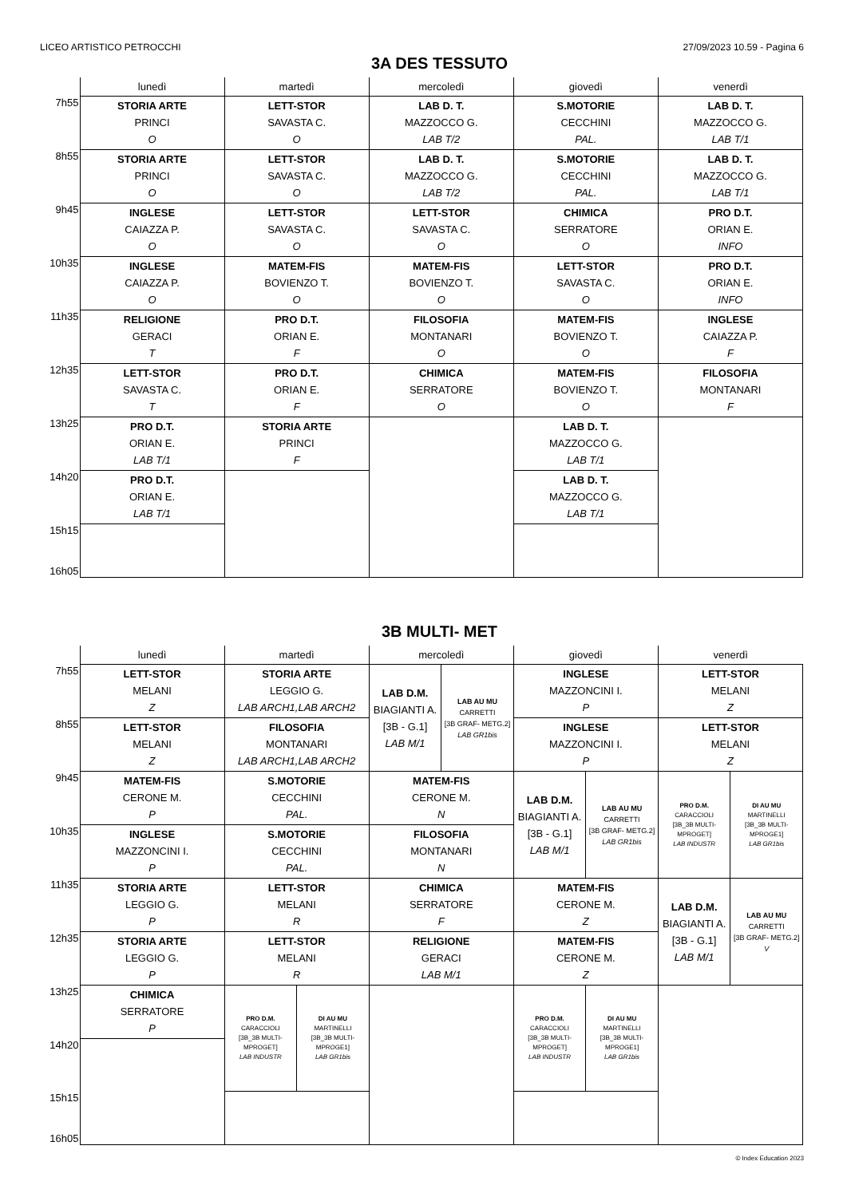LICEO ARTISTICO PETROCCHI 27/09/2023 10.59 - Pagina 6
3A DES TESSUTO
| | lunedì | martedì | mercoledì | giovedì | venerdì |
| --- | --- | --- | --- | --- | --- |
| 7h55 | STORIA ARTE PRINCI O | LETT-STOR SAVASTA C. O | LAB D. T. MAZZOCCO G. LAB T/2 | S.MOTORIE CECCHINI PAL. | LAB D. T. MAZZOCCO G. LAB T/1 |
| 8h55 | STORIA ARTE PRINCI O | LETT-STOR SAVASTA C. O | LAB D. T. MAZZOCCO G. LAB T/2 | S.MOTORIE CECCHINI PAL. | LAB D. T. MAZZOCCO G. LAB T/1 |
| 9h45 | INGLESE CAIAZZA P. O | LETT-STOR SAVASTA C. O | LETT-STOR SAVASTA C. O | CHIMICA SERRATORE O | PRO D.T. ORIAN E. INFO |
| 10h35 | INGLESE CAIAZZA P. O | MATEM-FIS BOVIENZO T. O | MATEM-FIS BOVIENZO T. O | LETT-STOR SAVASTA C. O | PRO D.T. ORIAN E. INFO |
| 11h35 | RELIGIONE GERACI T | PRO D.T. ORIAN E. F | FILOSOFIA MONTANARI O | MATEM-FIS BOVIENZO T. O | INGLESE CAIAZZA P. F |
| 12h35 | LETT-STOR SAVASTA C. T | PRO D.T. ORIAN E. F | CHIMICA SERRATORE O | MATEM-FIS BOVIENZO T. O | FILOSOFIA MONTANARI F |
| 13h25 | PRO D.T. ORIAN E. LAB T/1 | STORIA ARTE PRINCI F | | LAB D. T. MAZZOCCO G. LAB T/1 | |
| 14h20 | PRO D.T. ORIAN E. LAB T/1 | | | LAB D. T. MAZZOCCO G. LAB T/1 | |
| 15h15 16h05 | | | | | |
3B MULTI- MET
| | lunedì | martedì | | mercoledì | | giovedì | | venerdì | |
| --- | --- | --- | --- | --- | --- | --- | --- | --- | --- |
| 7h55 | LETT-STOR MELANI Z | STORIA ARTE LEGGIO G. LAB ARCH1,LAB ARCH2 | | LAB D.M. BIAGIANTI A. [3B - G.1] LAB M/1 | LAB AU MU CARRETTI [3B GRAF- METG.2] LAB GR1bis | INGLESE MAZZONCINI I. P | | LETT-STOR MELANI Z | |
| 8h55 | LETT-STOR MELANI Z | FILOSOFIA MONTANARI LAB ARCH1,LAB ARCH2 | | | | INGLESE MAZZONCINI I. P | | LETT-STOR MELANI Z | |
| 9h45 | MATEM-FIS CERONE M. P | S.MOTORIE CECCHINI PAL. | | MATEM-FIS CERONE M. N | | LAB D.M. BIAGIANTI A. [3B - G.1] LAB M/1 | LAB AU MU CARRETTI [3B GRAF- METG.2] LAB GR1bis | PRO D.M. CARACCIOLI [3B_3B MULTI- MPROGET] LAB INDUSTR | DI AU MU MARTINELLI [3B_3B MULTI- MPROGE1] LAB GR1bis |
| 10h35 | INGLESE MAZZONCINI I. P | S.MOTORIE CECCHINI PAL. | | FILOSOFIA MONTANARI N | | | | | |
| 11h35 | STORIA ARTE LEGGIO G. P | LETT-STOR MELANI R | | CHIMICA SERRATORE F | | MATEM-FIS CERONE M. Z | | LAB D.M. BIAGIANTI A. [3B - G.1] LAB M/1 | LAB AU MU CARRETTI [3B GRAF- METG.2] V |
| 12h35 | STORIA ARTE LEGGIO G. P | LETT-STOR MELANI R | | RELIGIONE GERACI LAB M/1 | | MATEM-FIS CERONE M. Z | | | |
| 13h25 | CHIMICA SERRATORE P | PRO D.M. CARACCIOLI [3B_3B MULTI- MPROGET] LAB INDUSTR | DI AU MU MARTINELLI [3B_3B MULTI- MPROGE1] LAB GR1bis | | | PRO D.M. CARACCIOLI [3B_3B MULTI- MPROGET] LAB INDUSTR | DI AU MU MARTINELLI [3B_3B MULTI- MPROGE1] LAB GR1bis | | |
| 14h20 | | | | | | | | | |
| 15h15 16h05 | | | | | | | | | |
© Index Education 2023